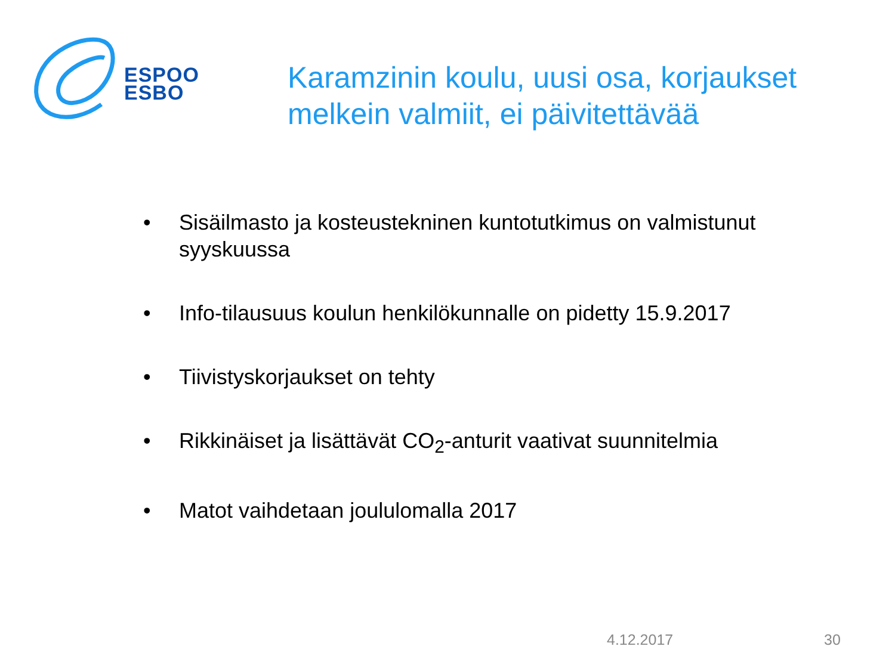ESPOO
ESBO
Karamzinin koulu, uusi osa, korjaukset melkein valmiit, ei päivitettävää
• Sisäilmasto ja kosteustekninen kuntotutkimus on valmistunut syyskuussa
• Info-tilausuus koulun henkilökunnalle on pidetty 15.9.2017
• Tiivistyskorjaukset on tehty
• Rikkinäiset ja lisättävät CO<sub>2</sub>-anturit vaativat suunnitelmia
• Matot vaihdetaan joululomalla 2017
4.12.2017 30